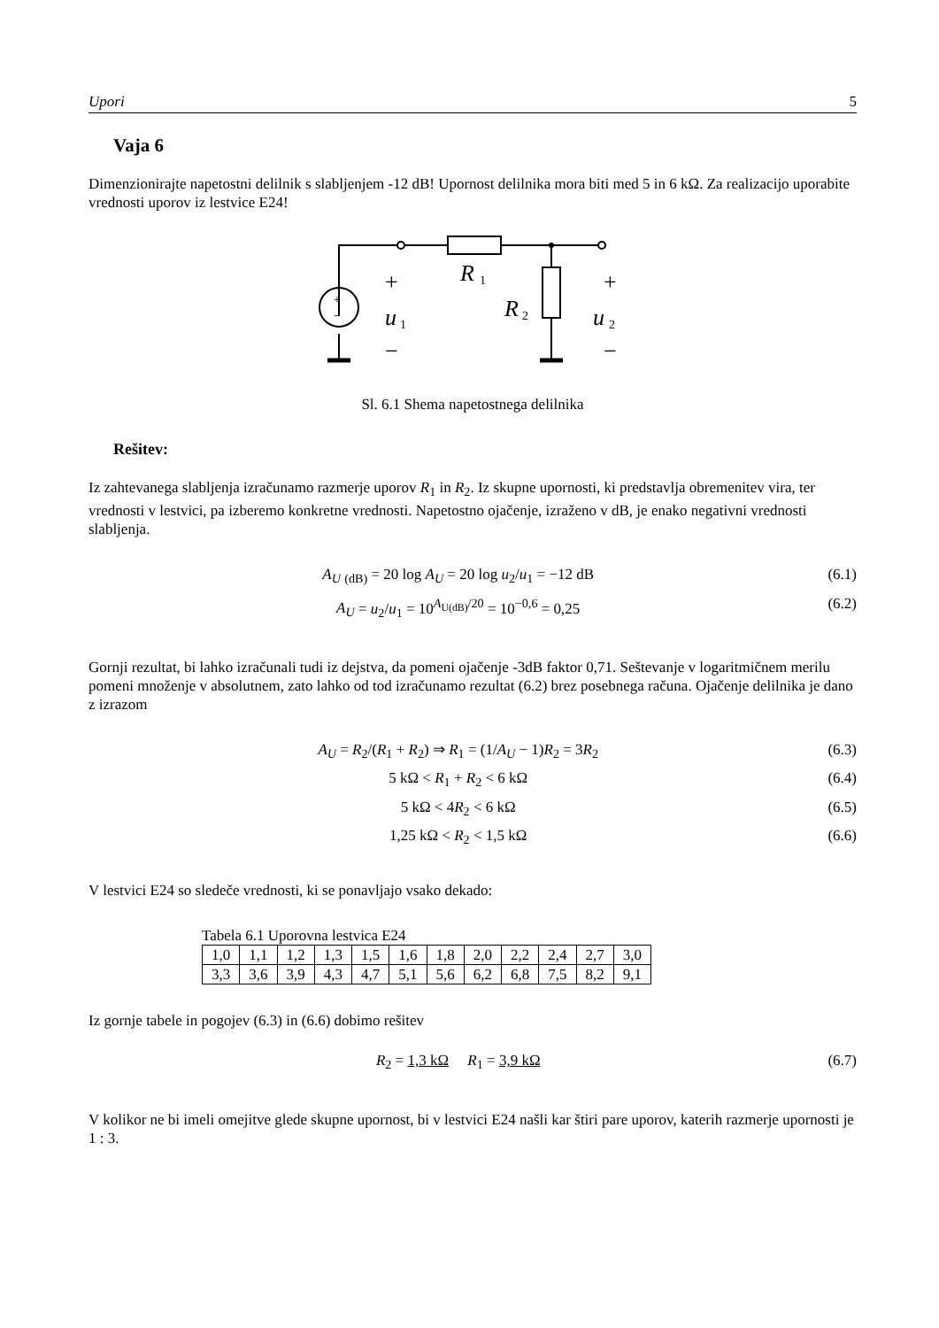Upori 5
Vaja 6
Dimenzionirajte napetostni delilnik s slabljenjem -12 dB! Upornost delilnika mora biti med 5 in 6 kΩ. Za realizacijo uporabite vrednosti uporov iz lestvice E24!
+
+
−
−
R
R
u
u
1
2
1
2
+
−
Sl. 6.1 Shema napetostnega delilnika
Rešitev:
Iz zahtevanega slabljenja izračunamo razmerje uporov R<sub>1</sub> in R<sub>2</sub>. Iz skupne upornosti, ki predstavlja obremenitev vira, ter vrednosti v lestvici, pa izberemo konkretne vrednosti. Napetostno ojačenje, izraženo v dB, je enako negativni vrednosti slabljenja.
A<sub>U</sub> <sub>(dB)</sub> = 20 log A<sub>U</sub> = 20 log u<sub>2</sub>/u<sub>1</sub> = −12 dB (6.1)
A<sub>U</sub> = u<sub>2</sub>/u<sub>1</sub> = 10<sup>A<sub>U(dB)</sub>/20</sup> = 10<sup>−0,6</sup> = 0,25 (6.2)
Gornji rezultat, bi lahko izračunali tudi iz dejstva, da pomeni ojačenje -3dB faktor 0,71. Seštevanje v logaritmičnem merilu pomeni množenje v absolutnem, zato lahko od tod izračunamo rezultat (6.2) brez posebnega računa. Ojačenje delilnika je dano z izrazom
A<sub>U</sub> = R<sub>2</sub>/(R<sub>1</sub> + R<sub>2</sub>) ⇒ R<sub>1</sub> = (1/A<sub>U</sub> − 1)R<sub>2</sub> = 3R<sub>2</sub> (6.3)
5 kΩ < R<sub>1</sub> + R<sub>2</sub> < 6 kΩ (6.4)
5 kΩ < 4R<sub>2</sub> < 6 kΩ (6.5)
1,25 kΩ < R<sub>2</sub> < 1,5 kΩ (6.6)
V lestvici E24 so sledeče vrednosti, ki se ponavljajo vsako dekado:
Tabela 6.1 Uporovna lestvica E24
| 1,0 | 1,1 | 1,2 | 1,3 | 1,5 | 1,6 | 1,8 | 2,0 | 2,2 | 2,4 | 2,7 | 3,0 |
| 3,3 | 3,6 | 3,9 | 4,3 | 4,7 | 5,1 | 5,6 | 6,2 | 6,8 | 7,5 | 8,2 | 9,1 |
Iz gornje tabele in pogojev (6.3) in (6.6) dobimo rešitev
R<sub>2</sub> = 1,3 kΩ R<sub>1</sub> = 3,9 kΩ (6.7)
V kolikor ne bi imeli omejitve glede skupne upornost, bi v lestvici E24 našli kar štiri pare uporov, katerih razmerje upornosti je 1 : 3.